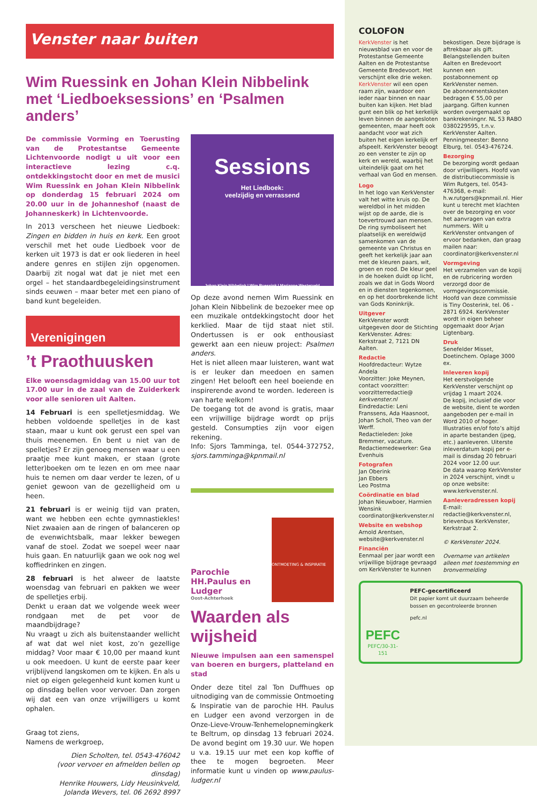Venster naar buiten
Wim Ruessink en Johan Klein Nibbelink met ‘Liedboeksessions’ en ‘Psalmen anders’
De commissie Vorming en Toerusting van de Protestantse Gemeente Lichtenvoorde nodigt u uit voor een interactieve lezing c.q. ontdekkingstocht door en met de musici Wim Ruessink en Johan Klein Nibbelink op donderdag 15 februari 2024 om 20.00 uur in de Johanneshof (naast de Johanneskerk) in Lichtenvoorde.
In 2013 verscheen het nieuwe Liedboek: Zingen en bidden in huis en kerk. Een groot verschil met het oude Liedboek voor de kerken uit 1973 is dat er ook liederen in heel andere genres en stijlen zijn opgenomen. Daarbij zit nogal wat dat je niet met een orgel – het standaardbegeleidingsinstrument sinds eeuwen – maar beter met een piano of band kunt begeleiden.
Verenigingen
’t Praothuusken
Elke woensdagmiddag van 15.00 uur tot 17.00 uur in de zaal van de Zuiderkerk voor alle senioren uit Aalten.
14 Februari is een spelletjesmiddag. We hebben voldoende spelletjes in de kast staan, maar u kunt ook gerust een spel van thuis meenemen. En bent u niet van de spelletjes? Er zijn genoeg mensen waar u een praatje mee kunt maken, er staan (grote letter)boeken om te lezen en om mee naar huis te nemen om daar verder te lezen, of u geniet gewoon van de gezelligheid om u heen.
21 februari is er weinig tijd van praten, want we hebben een echte gymnastiekles! Niet zwaaien aan de ringen of balanceren op de evenwichtsbalk, maar lekker bewegen vanaf de stoel. Zodat we soepel weer naar huis gaan. En natuurlijk gaan we ook nog wel koffiedrinken en zingen.
28 februari is het alweer de laatste woensdag van februari en pakken we weer de spelletjes erbij.
Denkt u eraan dat we volgende week weer rondgaan met de pet voor de maandbijdrage?
Nu vraagt u zich als buitenstaander wellicht af wat dat wel niet kost, zo’n gezellige middag? Voor maar € 10,00 per maand kunt u ook meedoen. U kunt de eerste paar keer vrijblijvend langskomen om te kijken. En als u niet op eigen gelegenheid kunt komen kunt u op dinsdag bellen voor vervoer. Dan zorgen wij dat een van onze vrijwilligers u komt ophalen.
Graag tot ziens,
Namens de werkgroep,
Dien Scholten, tel. 0543-476042
(voor vervoer en afmelden bellen op dinsdag)
Henrike Houwers, Lidy Heusinkveld,
Jolanda Wevers, tel. 06 2692 8997
Sessions
Het Liedboek:
veelzijdig en verrassend
Johan Klein Nibbelink | Wim Ruessink | Marianne Westerveld
Op deze avond nemen Wim Ruessink en Johan Klein Nibbelink de bezoeker mee op een muzikale ontdekkingstocht door het kerklied. Maar de tijd staat niet stil. Ondertussen is er ook enthousiast gewerkt aan een nieuw project: Psalmen anders.
Het is niet alleen maar luisteren, want wat is er leuker dan meedoen en samen zingen! Het belooft een heel boeiende en inspirerende avond te worden. Iedereen is van harte welkom!
De toegang tot de avond is gratis, maar een vrijwillige bijdrage wordt op prijs gesteld. Consumpties zijn voor eigen rekening.
Info: Sjors Tamminga, tel. 0544-372752, sjors.tamminga@kpnmail.nl
Parochie HH.Paulus en Ludger
Oost-Achterhoek
ONTMOETING & INSPIRATIE
Waarden als wijsheid
Nieuwe impulsen aan een samenspel van boeren en burgers, platteland en stad
Onder deze titel zal Ton Duffhues op uitnodiging van de commissie Ontmoeting & Inspiratie van de parochie HH. Paulus en Ludger een avond verzorgen in de Onze-Lieve-Vrouw-Tenhemelopnemingkerk te Beltrum, op dinsdag 13 februari 2024. De avond begint om 19.30 uur. We hopen u v.a. 19.15 uur met een kop koffie of thee te mogen begroeten. Meer informatie kunt u vinden op www.paulus-ludger.nl
COLOFON
KerkVenster is het nieuwsblad van en voor de Protestantse Gemeente Aalten en de Protestantse Gemeente Bredevoort. Het verschijnt elke drie weken.
KerkVenster wil een open raam zijn, waardoor een ieder naar binnen en naar buiten kan kijken. Het blad gunt een blik op het kerkelijk leven binnen de aangesloten gemeenten, maar heeft ook aandacht voor wat zich buiten het eigen kerkelijk erf afspeelt. KerkVenster beoogt zo een venster te zijn op kerk en wereld, waarbij het uiteindelijk gaat om het verhaal van God en mensen.
Logo
In het logo van KerkVenster valt het witte kruis op. De wereldbol in het midden wijst op de aarde, die is toevertrouwd aan mensen. De ring symboliseert het plaatselijk en wereldwijd samenkomen van de gemeente van Christus en geeft het kerkelijk jaar aan met de kleuren paars, wit, groen en rood. De kleur geel in de hoeken duidt op licht, zoals we dat in Gods Woord en in diensten tegenkomen, en op het doorbrekende licht van Gods Koninkrijk.
Uitgever
KerkVenster wordt uitgegeven door de Stichting KerkVenster. Adres: Kerkstraat 2, 7121 DN Aalten.
Redactie
Hoofdredacteur: Wytze Andela
Voorzitter: Joke Meynen, contact voorzitter: voorzitterredactie@ kerkvenster.nl
Eindredactie: Leni Franssens, Ada Haasnoot, Johan Scholl, Theo van der Werff.
Redactieleden: Joke Bremmer, vacature.
Redactiemedewerker: Gea Evenhuis
Fotografen
Jan Oberink
Jan Ebbers
Leo Postma
Coördinatie en blad
Johan Nieuwboer, Harmien Wensink
coordinator@kerkvenster.nl
Website en webshop
Arnold Arentsen, website@kerkvenster.nl
Financiën
Eenmaal per jaar wordt een vrijwillige bijdrage gevraagd om KerkVenster te kunnen bekostigen. Deze bijdrage is aftrekbaar als gift. Belangstellenden buiten Aalten en Bredevoort kunnen een postabonnement op KerkVenster nemen.
De abonnementskosten bedragen € 55,00 per jaargang. Giften kunnen worden overgemaakt op bankrekeningnr. NL 53 RABO 0380229595, t.n.v. KerkVenster Aalten. Penningmeester: Benno Elburg, tel. 0543-476724.
Bezorging
De bezorging wordt gedaan door vrijwilligers. Hoofd van de distributiecommissie is Wim Rutgers, tel. 0543-476368, e-mail: h.w.rutgers@kpnmail.nl. Hier kunt u terecht met klachten over de bezorging en voor het aanvragen van extra nummers. Wilt u KerkVenster ontvangen of ervoor bedanken, dan graag mailen naar: coordinator@kerkvenster.nl
Vormgeving
Het verzamelen van de kopij en de rubricering worden verzorgd door de vormgevingscommissie. Hoofd van deze commissie is Tiny Oosterink, tel. 06 - 2871 6924. KerkVenster wordt in eigen beheer opgemaakt door Arjan Ligtenbarg.
Druk
Senefelder Misset, Doetinchem. Oplage 3000 ex.
Inleveren kopij
Het eerstvolgende KerkVenster verschijnt op vrijdag 1 maart 2024.
De kopij, inclusief die voor de website, dient te worden aangeboden per e-mail in Word 2010 of hoger. Illustraties en/of foto’s altijd in aparte bestanden (jpeg, etc.) aanleveren. Uiterste inleverdatum kopij per e-mail is dinsdag 20 februari 2024 voor 12.00 uur.
De data waarop KerkVenster in 2024 verschijnt, vindt u op onze website: www.kerkvenster.nl.
Aanleveradressen kopij
E-mail: redactie@kerkvenster.nl, brievenbus KerkVenster, Kerkstraat 2.
© KerkVenster 2024.
Overname van artikelen alleen met toestemming en bronvermelding
PEFC
PEFC/30-31-151
PEFC-gecertificeerd
Dit papier komt uit duurzaam beheerde bossen en gecontroleerde bronnen
pefc.nl